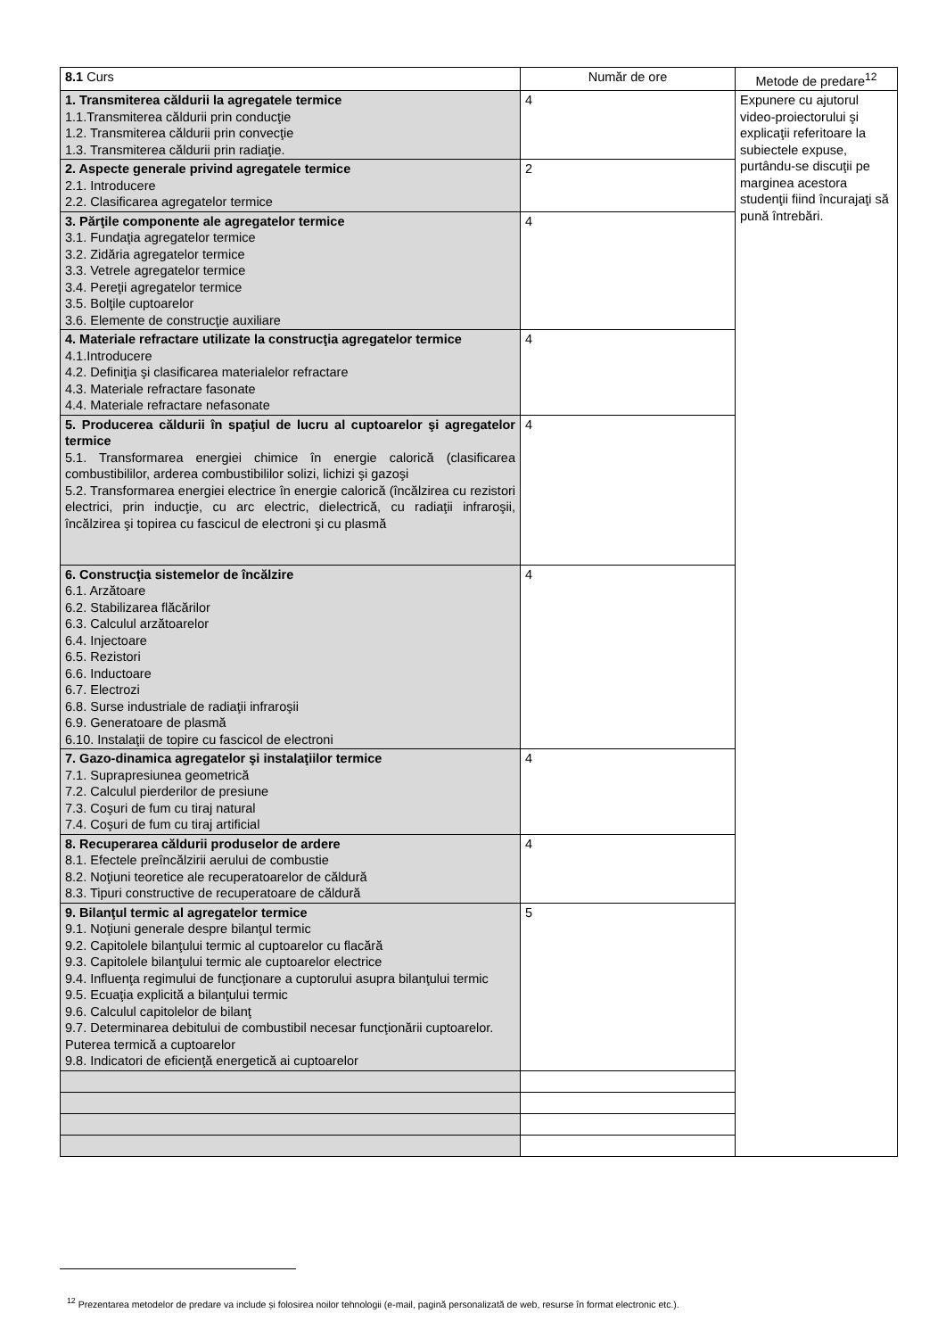| 8.1 Curs | Număr de ore | Metode de predare<sup>12</sup> |
| 1. Transmiterea căldurii la agregatele termice 1.1.Transmiterea căldurii prin conducţie 1.2. Transmiterea căldurii prin convecţie 1.3. Transmiterea căldurii prin radiaţie. | 4 | Expunere cu ajutorul video-proiectorului şi explicaţii referitoare la subiectele expuse, purtându-se discuţii pe marginea acestora studenţii fiind încurajaţi să pună întrebări. |
| 2. Aspecte generale privind agregatele termice 2.1. Introducere 2.2. Clasificarea agregatelor termice | 2 | |
| 3. Părţile componente ale agregatelor termice 3.1. Fundaţia agregatelor termice 3.2. Zidăria agregatelor termice 3.3. Vetrele agregatelor termice 3.4. Pereţii agregatelor termice 3.5. Bolţile cuptoarelor 3.6. Elemente de construcţie auxiliare | 4 | |
| 4. Materiale refractare utilizate la construcţia agregatelor termice 4.1.Introducere 4.2. Definiţia şi clasificarea materialelor refractare 4.3. Materiale refractare fasonate 4.4. Materiale refractare nefasonate | 4 | |
| 5. Producerea căldurii în spaţiul de lucru al cuptoarelor şi agregatelor termice 5.1. Transformarea energiei chimice în energie calorică (clasificarea combustibililor, arderea combustibililor solizi, lichizi şi gazoşi 5.2. Transformarea energiei electrice în energie calorică (încălzirea cu rezistori electrici, prin inducţie, cu arc electric, dielectrică, cu radiaţii infraroşii, încălzirea şi topirea cu fascicul de electroni şi cu plasmă | 4 | |
| 6. Construcţia sistemelor de încălzire 6.1. Arzătoare 6.2. Stabilizarea flăcărilor 6.3. Calculul arzătoarelor 6.4. Injectoare 6.5. Rezistori 6.6. Inductoare 6.7. Electrozi 6.8. Surse industriale de radiaţii infraroşii 6.9. Generatoare de plasmă 6.10. Instalaţii de topire cu fascicol de electroni | 4 | |
| 7. Gazo-dinamica agregatelor şi instalaţiilor termice 7.1. Suprapresiunea geometrică 7.2. Calculul pierderilor de presiune 7.3. Coşuri de fum cu tiraj natural 7.4. Coşuri de fum cu tiraj artificial | 4 | |
| 8. Recuperarea căldurii produselor de ardere 8.1. Efectele preîncălzirii aerului de combustie 8.2. Noţiuni teoretice ale recuperatoarelor de căldură 8.3. Tipuri constructive de recuperatoare de căldură | 4 | |
| 9. Bilanţul termic al agregatelor termice 9.1. Noţiuni generale despre bilanţul termic 9.2. Capitolele bilanţului termic al cuptoarelor cu flacără 9.3. Capitolele bilanţului termic ale cuptoarelor electrice 9.4. Influenţa regimului de funcţionare a cuptorului asupra bilanţului termic 9.5. Ecuaţia explicită a bilanţului termic 9.6. Calculul capitolelor de bilanţ 9.7. Determinarea debitului de combustibil necesar funcţionării cuptoarelor. Puterea termică a cuptoarelor 9.8. Indicatori de eficienţă energetică ai cuptoarelor | 5 | |
<sup>12</sup> Prezentarea metodelor de predare va include și folosirea noilor tehnologii (e-mail, pagină personalizată de web, resurse în format electronic etc.).